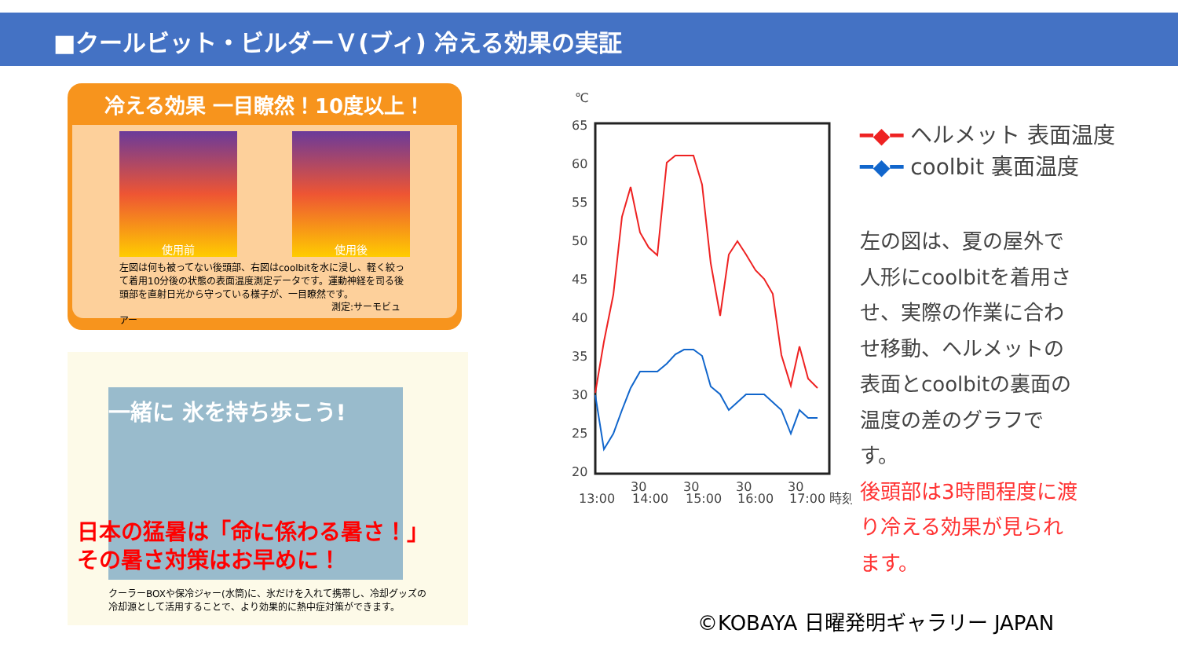■クールビット・ビルダーＶ(ブィ) 冷える効果の実証
冷える効果 一目瞭然！10度以上！
使用前 使用後
左図は何も被ってない後頭部、右図はcoolbitを水に浸し、軽く絞って着用10分後の状態の表面温度測定データです。運動神経を司る後頭部を直射日光から守っている様子が、一目瞭然です。
測定:サーモビュアー
一緒に 氷を持ち歩こう!
日本の猛暑は「命に係わる暑さ！」
その暑さ対策はお早めに！
クーラーBOXや保冷ジャー(水筒)に、氷だけを入れて携帯し、冷却グッズの
冷却源として活用することで、より効果的に熱中症対策ができます。
℃
65
60
55
50
45
40
35
30
25
20
13:00
30
14:00
30
15:00
30
16:00
30
17:00 時刻
━◆━ ヘルメット 表面温度
━◆━ coolbit 裏面温度
左の図は、夏の屋外で人形にcoolbitを着用させ、実際の作業に合わせ移動、ヘルメットの表面とcoolbitの裏面の温度の差のグラフです。
後頭部は3時間程度に渡り冷える効果が見られます。
©KOBAYA 日曜発明ギャラリー JAPAN